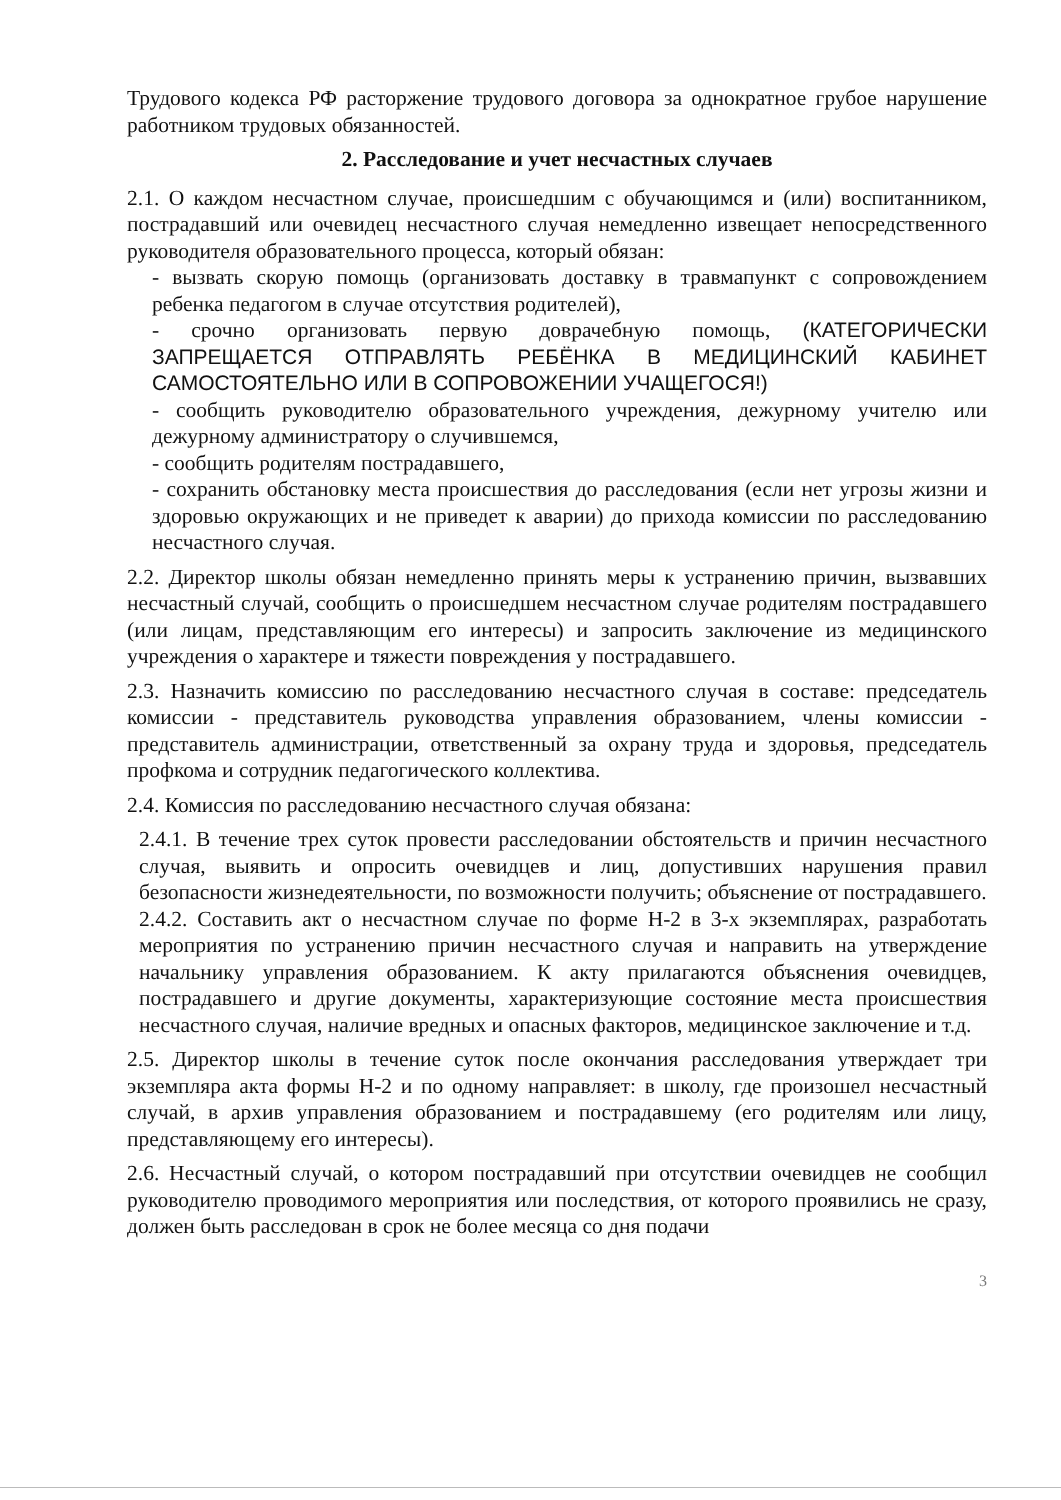Трудового кодекса РФ расторжение трудового договора за однократное грубое нарушение работником трудовых обязанностей.
2. Расследование и учет несчастных случаев
2.1. О каждом несчастном случае, происшедшим с обучающимся и (или) воспитанником, пострадавший или очевидец несчастного случая немедленно извещает непосредственного руководителя образовательного процесса, который обязан:
- вызвать скорую помощь (организовать доставку в травмапункт с сопровождением ребенка педагогом в случае отсутствия родителей),
- срочно организовать первую доврачебную помощь, (КАТЕГОРИЧЕСКИ ЗАПРЕЩАЕТСЯ ОТПРАВЛЯТЬ РЕБЁНКА В МЕДИЦИНСКИЙ КАБИНЕТ САМОСТОЯТЕЛЬНО ИЛИ В СОПРОВОЖЕНИИ УЧАЩЕГОСЯ!)
- сообщить руководителю образовательного учреждения, дежурному учителю или дежурному администратору о случившемся,
- сообщить родителям пострадавшего,
- сохранить обстановку места происшествия до расследования (если нет угрозы жизни и здоровью окружающих и не приведет к аварии) до прихода комиссии по расследованию несчастного случая.
2.2. Директор школы обязан немедленно принять меры к устранению причин, вызвавших несчастный случай, сообщить о происшедшем несчастном случае родителям пострадавшего (или лицам, представляющим его интересы) и запросить заключение из медицинского учреждения о характере и тяжести повреждения у пострадавшего.
2.3. Назначить комиссию по расследованию несчастного случая в составе: председатель комиссии - представитель руководства управления образованием, члены комиссии - представитель администрации, ответственный за охрану труда и здоровья, председатель профкома и сотрудник педагогического коллектива.
2.4. Комиссия по расследованию несчастного случая обязана:
2.4.1. В течение трех суток провести расследовании обстоятельств и причин несчастного случая, выявить и опросить очевидцев и лиц, допустивших нарушения правил безопасности жизнедеятельности, по возможности получить; объяснение от пострадавшего.
2.4.2. Составить акт о несчастном случае по форме Н-2 в 3-х экземплярах, разработать мероприятия по устранению причин несчастного случая и направить на утверждение начальнику управления образованием. К акту прилагаются объяснения очевидцев, пострадавшего и другие документы, характеризующие состояние места происшествия несчастного случая, наличие вредных и опасных факторов, медицинское заключение и т.д.
2.5. Директор школы в течение суток после окончания расследования утверждает три экземпляра акта формы Н-2 и по одному направляет: в школу, где произошел несчастный случай, в архив управления образованием и пострадавшему (его родителям или лицу, представляющему его интересы).
2.6. Несчастный случай, о котором пострадавший при отсутствии очевидцев не сообщил руководителю проводимого мероприятия или последствия, от которого проявились не сразу, должен быть расследован в срок не более месяца со дня подачи
3